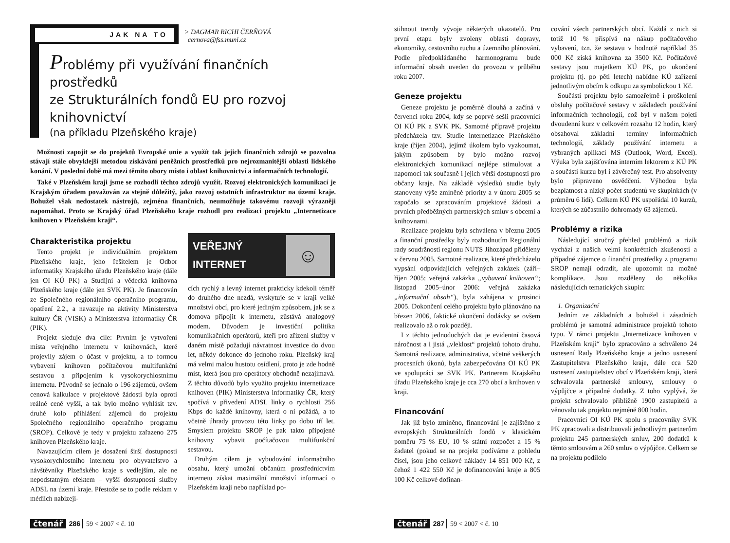JAK NA TO
> DAGMAR RICHI ČERŇOVÁ
cernova@fss.muni.cz
Problémy při využívání finančních prostředků
ze Strukturálních fondů EU pro rozvoj knihovnictví
(na příkladu Plzeňského kraje)
Možnosti zapojit se do projektů Evropské unie a využít tak jejich finančních zdrojů se pozvolna stávají stále obvyklejší metodou získávání peněžních prostředků pro nejrozmanitější oblasti lidského konání. V poslední době má mezi těmito obory místo i oblast knihovnictví a informačních technologií.
Také v Plzeňském kraji jsme se rozhodli těchto zdrojů využít. Rozvoj elektronických komunikací je Krajským úřadem považován za stejně důležitý, jako rozvoj ostatních infrastruktur na území kraje. Bohužel však nedostatek nástrojů, zejména finančních, neumožňuje takovému rozvoji výrazněji napomáhat. Proto se Krajský úřad Plzeňského kraje rozhodl pro realizaci projektu „Internetizace knihoven v Plzeňském kraji“.
Charakteristika projektu
Tento projekt je individuálním projektem Plzeňského kraje, jeho řešitelem je Odbor informatiky Krajského úřadu Plzeňského kraje (dále jen OI KÚ PK) a Studijní a vědecká knihovna Plzeňského kraje (dále jen SVK PK). Je financován ze Společného regionálního operačního programu, opatření 2.2., a navazuje na aktivity Ministerstva kultury ČR (VISK) a Ministerstva informatiky ČR (PIK).
Projekt sleduje dva cíle: Prvním je vytvoření místa veřejného internetu v knihovnách, které projevily zájem o účast v projektu, a to formou vybavení knihoven počítačovou multifunkční sestavou a připojením k vysokorychlostnímu internetu. Původně se jednalo o 196 zájemců, ovšem cenová kalkulace v projektové žádosti byla oproti reálné ceně vyšší, a tak bylo možno vyhlásit tzv. druhé kolo přihlášení zájemců do projektu Společného regionálního operačního programu (SROP). Celkově je tedy v projektu zařazeno 275 knihoven Plzeňského kraje.
Navazujícím cílem je dosažení širší dostupnosti vysokorychlostního internetu pro obyvatelstvo a návštěvníky Plzeňského kraje s vedlejším, ale ne nepodstatným efektem – vyšší dostupností služby ADSL na území kraje. Přestože se to podle reklam v médiích nabízejí-
VEŘEJNÝ
INTERNET
☺
cích rychlý a levný internet prakticky kdekoli téměř do druhého dne nezdá, vyskytuje se v kraji velké množství obcí, pro které jediným způsobem, jak se z domova připojit k internetu, zůstává analogový modem. Důvodem je investiční politika komunikačních operátorů, kteří pro zřízení služby v daném místě požadují návratnost investice do dvou let, někdy dokonce do jednoho roku. Plzeňský kraj má velmi malou hustotu osídlení, proto je zde hodně míst, která jsou pro operátory obchodně nezajímavá. Z těchto důvodů bylo využito projektu internetizace knihoven (PIK) Ministerstva informatiky ČR, který spočívá v přivedení ADSL linky o rychlosti 256 Kbps do každé knihovny, která o ni požádá, a to včetně úhrady provozu této linky po dobu tří let. Smyslem projektu SROP je pak takto připojené knihovny vybavit počítačovou multifunkční sestavou.
Druhým cílem je vybudování informačního obsahu, který umožní občanům prostřednictvím internetu získat maximální množství informací o Plzeňském kraji nebo například po-
čtenář 286 59 < 2007 < č. 10
stihnout trendy vývoje některých ukazatelů. Pro první etapu byly zvoleny oblasti dopravy, ekonomiky, cestovního ruchu a územního plánování. Podle předpokládaného harmonogramu bude informační obsah uveden do provozu v průběhu roku 2007.
Geneze projektu
Geneze projektu je poměrně dlouhá a začíná v červenci roku 2004, kdy se poprvé sešli pracovníci OI KÚ PK a SVK PK. Samotné přípravě projektu předcházela tzv. Studie internetizace Plzeňského kraje (říjen 2004), jejímž úkolem bylo vyzkoumat, jakým způsobem by bylo možno rozvoj elektronických komunikací nejlépe stimulovat a napomoci tak současně i jejich větší dostupnosti pro občany kraje. Na základě výsledků studie byly stanoveny výše zmíněné priority a v únoru 2005 se započalo se zpracováním projektové žádosti a prvních předběžných partnerských smluv s obcemi a knihovnami.
Realizace projektu byla schválena v březnu 2005 a finanční prostředky byly rozhodnutím Regionální rady soudržnosti regionu NUTS Jihozápad přiděleny v červnu 2005. Samotné realizace, které předcházelo vypsání odpovídajících veřejných zakázek (září–říjen 2005: veřejná zakázka „vybavení knihoven“; listopad 2005–únor 2006: veřejná zakázka „informační obsah“), byla zahájena v prosinci 2005. Dokončení celého projektu bylo plánováno na březen 2006, faktické ukončení dodávky se ovšem realizovalo až o rok později.
I z těchto jednoduchých dat je evidentní časová náročnost a i jistá „vleklost“ projektů tohoto druhu. Samotná realizace, administrativa, včetně veškerých procesních úkonů, byla zabezpečována OI KÚ PK ve spolupráci se SVK PK. Partnerem Krajského úřadu Plzeňského kraje je cca 270 obcí a knihoven v kraji.
Financování
Jak již bylo zmíněno, financování je zajištěno z evropských Strukturálních fondů v klasickém poměru 75 % EU, 10 % státní rozpočet a 15 % žadatel (pokud se na projekt podíváme z pohledu čísel, jsou jeho celkové náklady 14 851 000 Kč, z čehož 1 422 550 Kč je dofinancování kraje a 805 100 Kč celkové dofinan-
cování všech partnerských obcí. Každá z nich si totiž 10 % přispívá na nákup počítačového vybavení, tzn. že sestavu v hodnotě například 35 000 Kč získá knihovna za 3500 Kč. Počítačové sestavy jsou majetkem KÚ PK, po ukončení projektu (tj. po pěti letech) nabídne KÚ zařízení jednotlivým obcím k odkupu za symbolickou 1 Kč.
Součástí projektu bylo samozřejmě i proškolení obsluhy počítačové sestavy v základech používání informačních technologií, což byl v našem pojetí dvoudenní kurz v celkovém rozsahu 12 hodin, který obsahoval základní termíny informačních technologií, základy používání internetu a vybraných aplikací MS (Outlook, Word, Excel). Výuka byla zajišťována interním lektorem z KÚ PK a součástí kurzu byl i závěrečný test. Pro absolventy bylo připraveno osvědčení. Výhodou byla bezplatnost a nízký počet studentů ve skupinkách (v průměru 6 lidí). Celkem KÚ PK uspořádal 10 kurzů, kterých se zúčastnilo dohromady 63 zájemců.
Problémy a rizika
Následující stručný přehled problémů a rizik vychází z našich velmi konkrétních zkušeností a případné zájemce o finanční prostředky z programu SROP nemají odradit, ale upozornit na možné komplikace. Jsou rozděleny do několika následujících tematických skupin:
1. Organizační
Jedním ze základních a bohužel i zásadních problémů je samotná administrace projektů tohoto typu. V rámci projektu „Internetizace knihoven v Plzeňském kraji“ bylo zpracováno a schváleno 24 usnesení Rady Plzeňského kraje a jedno usnesení Zastupitelstva Plzeňského kraje, dále cca 520 usnesení zastupitelstev obcí v Plzeňském kraji, která schvalovala partnerské smlouvy, smlouvy o výpůjčce a případné dodatky. Z toho vyplývá, že projekt schvalovalo přibližně 1900 zastupitelů a věnovalo tak projektu nejméně 800 hodin.
Pracovníci OI KÚ PK spolu s pracovníky SVK PK zpracovali a distribuovali jednotlivým partnerům projektu 245 partnerských smluv, 200 dodatků k těmto smlouvám a 260 smluv o výpůjčce. Celkem se na projektu podílelo
čtenář 287 59 < 2007 < č. 10